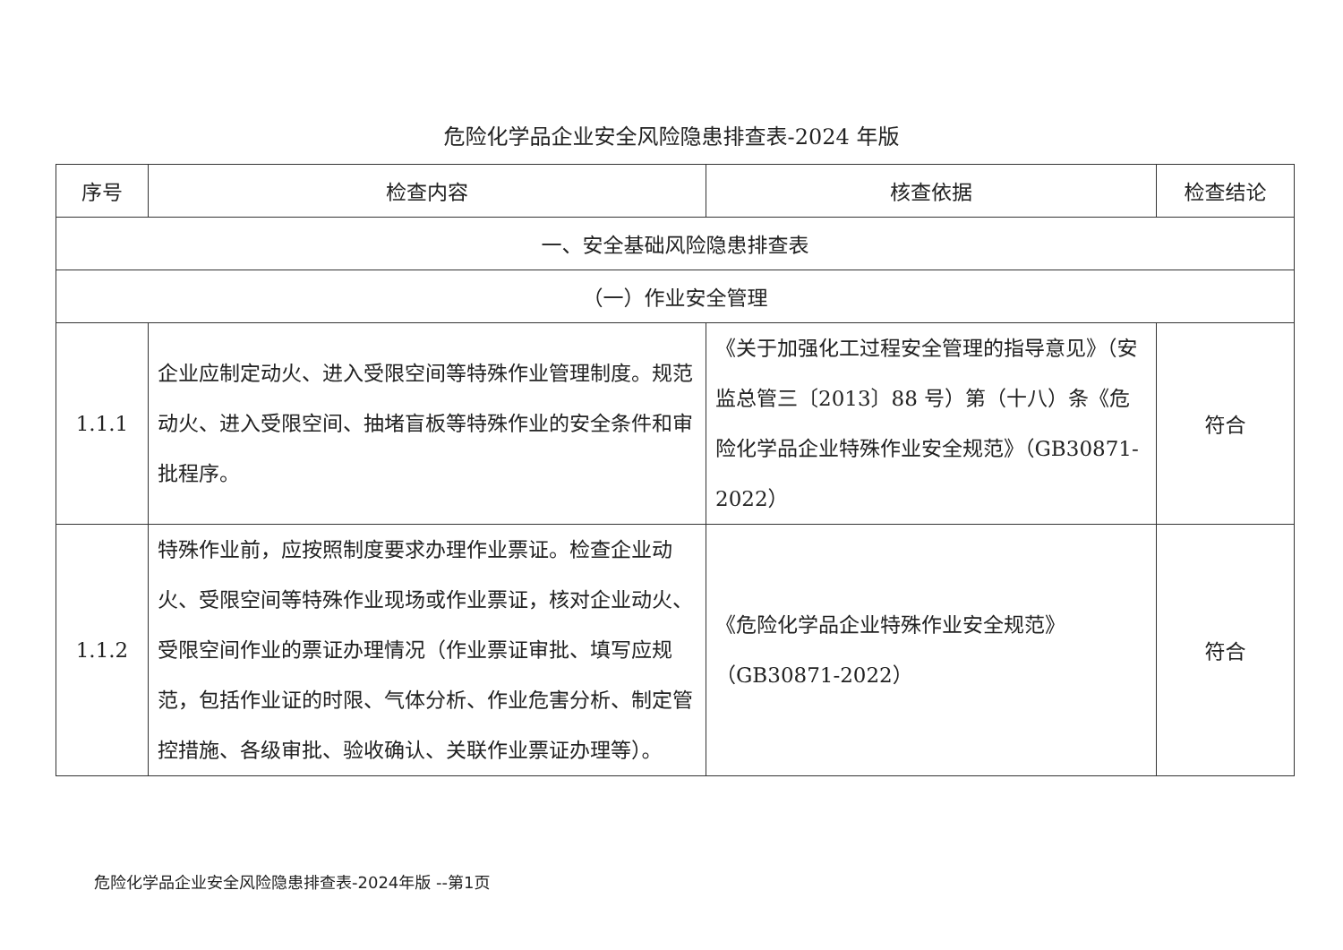危险化学品企业安全风险隐患排查表-2024 年版
| 序号 | 检查内容 | 核查依据 | 检查结论 |
| --- | --- | --- | --- |
| 一、安全基础风险隐患排查表 | | | |
| （一）作业安全管理 | | | |
| 1.1.1 | 企业应制定动火、进入受限空间等特殊作业管理制度。规范动火、进入受限空间、抽堵盲板等特殊作业的安全条件和审批程序。 | 《关于加强化工过程安全管理的指导意见》（安监总管三〔2013〕88 号）第（十八）条《危险化学品企业特殊作业安全规范》（GB30871-2022） | 符合 |
| 1.1.2 | 特殊作业前，应按照制度要求办理作业票证。检查企业动火、受限空间等特殊作业现场或作业票证，核对企业动火、受限空间作业的票证办理情况（作业票证审批、填写应规范，包括作业证的时限、气体分析、作业危害分析、制定管控措施、各级审批、验收确认、关联作业票证办理等）。 | 《危险化学品企业特殊作业安全规范》（GB30871-2022） | 符合 |
危险化学品企业安全风险隐患排查表-2024年版 --第1页